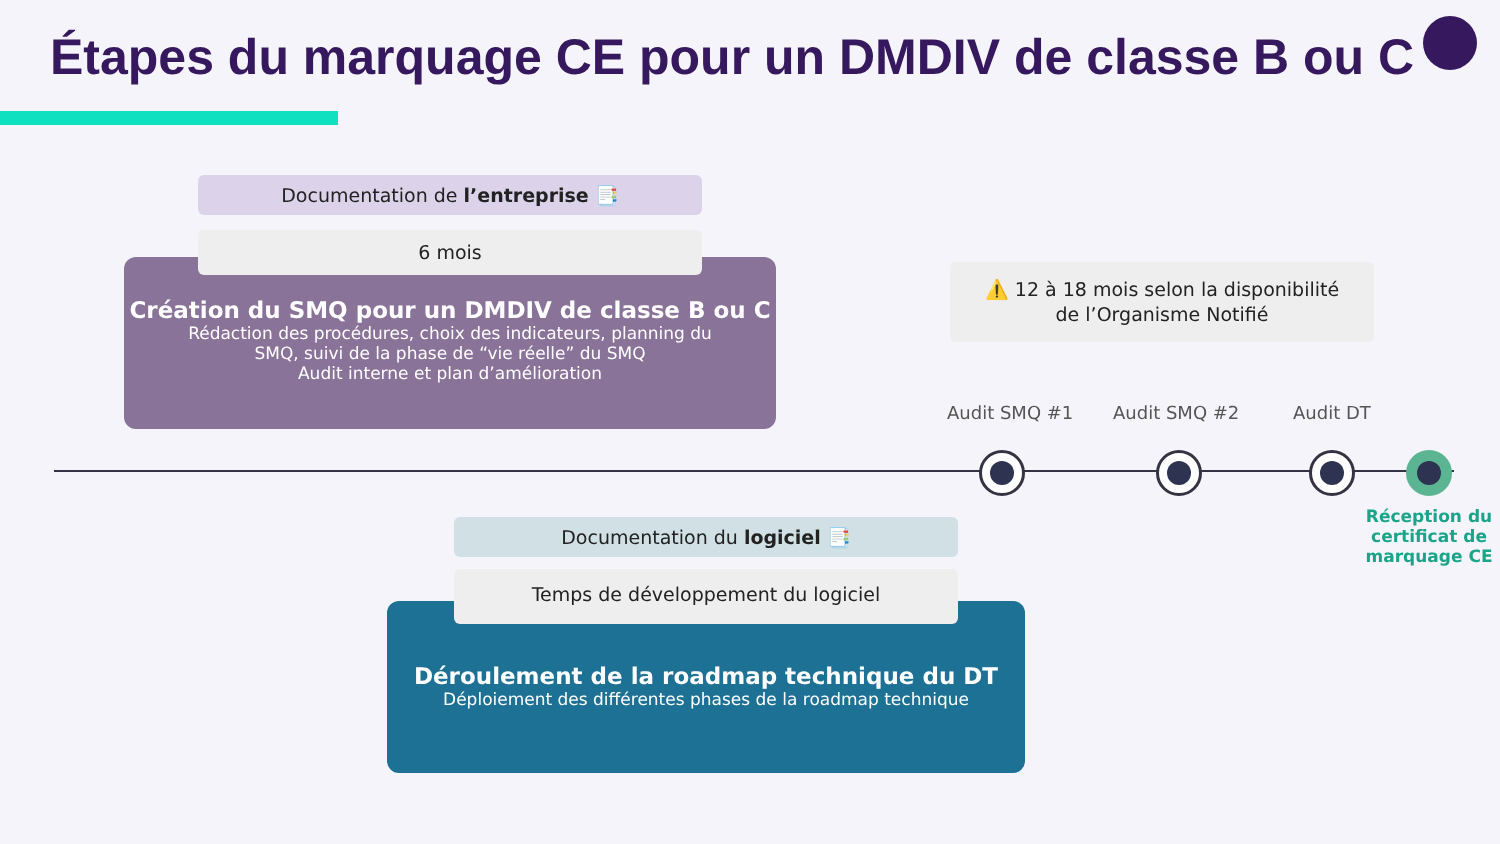Étapes du marquage CE pour un DMDIV de classe B ou C
Création du SMQ pour un DMDIV de classe B ou C
Rédaction des procédures, choix des indicateurs, planning du
SMQ, suivi de la phase de “vie réelle” du SMQ
Audit interne et plan d’amélioration
Documentation de l’entreprise 📑
6 mois
⚠️ 12 à 18 mois selon la disponibilité
de l’Organisme Notifié
Audit SMQ #1 Audit SMQ #2 Audit DT
Réception du certificat de marquage CE
Déroulement de la roadmap technique du DT
Déploiement des différentes phases de la roadmap technique
Documentation du logiciel 📑
Temps de développement du logiciel